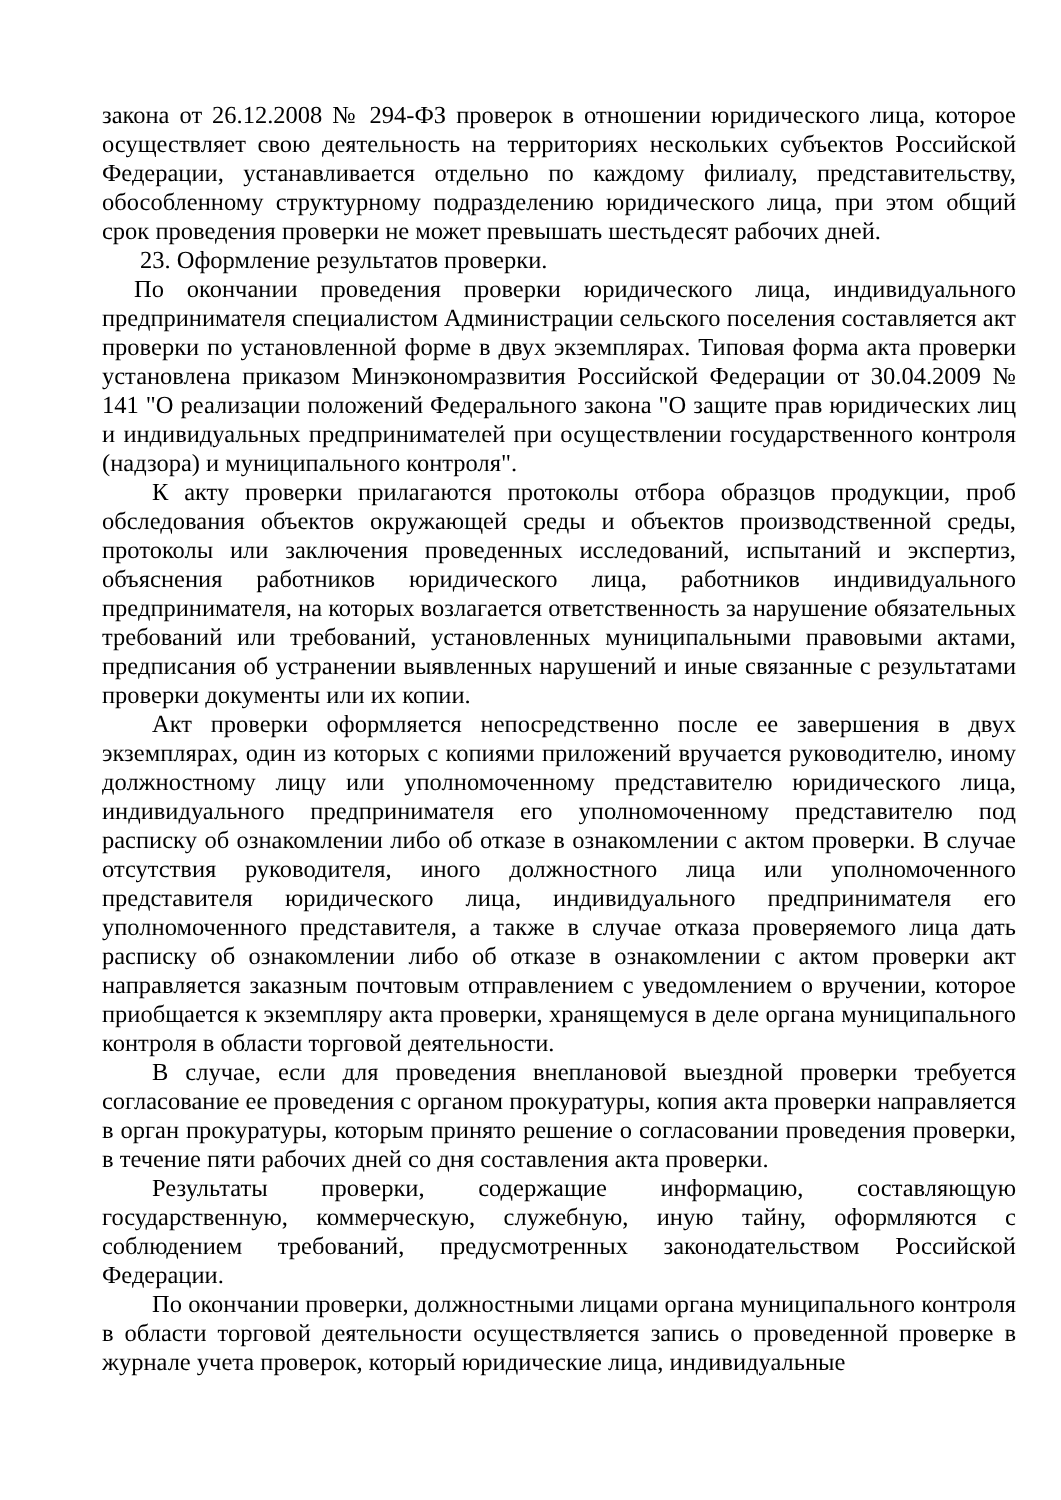закона от 26.12.2008 № 294-ФЗ проверок в отношении юридического лица, которое осуществляет свою деятельность на территориях нескольких субъектов Российской Федерации, устанавливается отдельно по каждому филиалу, представительству, обособленному структурному подразделению юридического лица, при этом общий срок проведения проверки не может превышать шестьдесят рабочих дней.
23. Оформление результатов проверки.
По окончании проведения проверки юридического лица, индивидуального предпринимателя специалистом Администрации сельского поселения составляется акт проверки по установленной форме в двух экземплярах. Типовая форма акта проверки установлена приказом Минэкономразвития Российской Федерации от 30.04.2009 № 141 "О реализации положений Федерального закона "О защите прав юридических лиц и индивидуальных предпринимателей при осуществлении государственного контроля (надзора) и муниципального контроля".
К акту проверки прилагаются протоколы отбора образцов продукции, проб обследования объектов окружающей среды и объектов производственной среды, протоколы или заключения проведенных исследований, испытаний и экспертиз, объяснения работников юридического лица, работников индивидуального предпринимателя, на которых возлагается ответственность за нарушение обязательных требований или требований, установленных муниципальными правовыми актами, предписания об устранении выявленных нарушений и иные связанные с результатами проверки документы или их копии.
Акт проверки оформляется непосредственно после ее завершения в двух экземплярах, один из которых с копиями приложений вручается руководителю, иному должностному лицу или уполномоченному представителю юридического лица, индивидуального предпринимателя его уполномоченному представителю под расписку об ознакомлении либо об отказе в ознакомлении с актом проверки. В случае отсутствия руководителя, иного должностного лица или уполномоченного представителя юридического лица, индивидуального предпринимателя его уполномоченного представителя, а также в случае отказа проверяемого лица дать расписку об ознакомлении либо об отказе в ознакомлении с актом проверки акт направляется заказным почтовым отправлением с уведомлением о вручении, которое приобщается к экземпляру акта проверки, хранящемуся в деле органа муниципального контроля в области торговой деятельности.
В случае, если для проведения внеплановой выездной проверки требуется согласование ее проведения с органом прокуратуры, копия акта проверки направляется в орган прокуратуры, которым принято решение о согласовании проведения проверки, в течение пяти рабочих дней со дня составления акта проверки.
Результаты проверки, содержащие информацию, составляющую государственную, коммерческую, служебную, иную тайну, оформляются с соблюдением требований, предусмотренных законодательством Российской Федерации.
По окончании проверки, должностными лицами органа муниципального контроля в области торговой деятельности осуществляется запись о проведенной проверке в журнале учета проверок, который юридические лица, индивидуальные